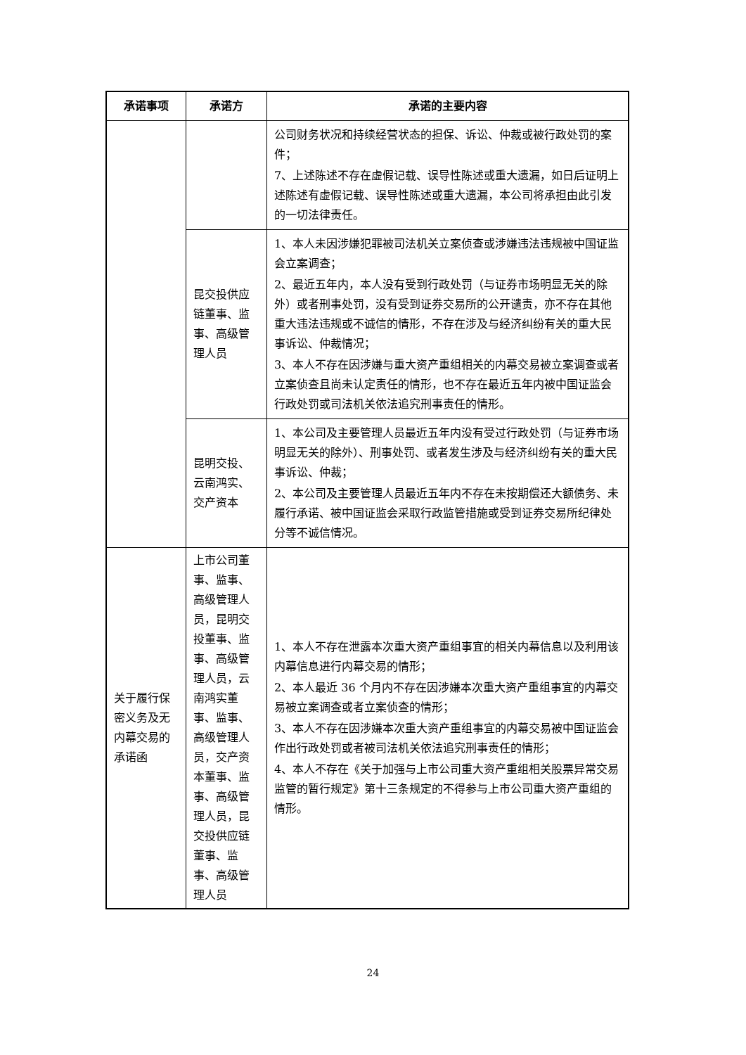| 承诺事项 | 承诺方 | 承诺的主要内容 |
| --- | --- | --- |
| | | 公司财务状况和持续经营状态的担保、诉讼、仲裁或被行政处罚的案件； 7、上述陈述不存在虚假记载、误导性陈述或重大遗漏，如日后证明上述陈述有虚假记载、误导性陈述或重大遗漏，本公司将承担由此引发的一切法律责任。 |
| | 昆交投供应链董事、监事、高级管理人员 | 1、本人未因涉嫌犯罪被司法机关立案侦查或涉嫌违法违规被中国证监会立案调查； 2、最近五年内，本人没有受到行政处罚（与证券市场明显无关的除外）或者刑事处罚，没有受到证券交易所的公开谴责，亦不存在其他重大违法违规或不诚信的情形，不存在涉及与经济纠纷有关的重大民事诉讼、仲裁情况； 3、本人不存在因涉嫌与重大资产重组相关的内幕交易被立案调查或者立案侦查且尚未认定责任的情形，也不存在最近五年内被中国证监会行政处罚或司法机关依法追究刑事责任的情形。 |
| | 昆明交投、云南鸿实、交产资本 | 1、本公司及主要管理人员最近五年内没有受过行政处罚（与证券市场明显无关的除外）、刑事处罚、或者发生涉及与经济纠纷有关的重大民事诉讼、仲裁； 2、本公司及主要管理人员最近五年内不存在未按期偿还大额债务、未履行承诺、被中国证监会采取行政监管措施或受到证券交易所纪律处分等不诚信情况。 |
| 关于履行保密义务及无内幕交易的承诺函 | 上市公司董事、监事、高级管理人员，昆明交投董事、监事、高级管理人员，云南鸿实董事、监事、高级管理人员，交产资本董事、监事、高级管理人员，昆交投供应链董事、监事、高级管理人员 | 1、本人不存在泄露本次重大资产重组事宜的相关内幕信息以及利用该内幕信息进行内幕交易的情形； 2、本人最近 36 个月内不存在因涉嫌本次重大资产重组事宜的内幕交易被立案调查或者立案侦查的情形； 3、本人不存在因涉嫌本次重大资产重组事宜的内幕交易被中国证监会作出行政处罚或者被司法机关依法追究刑事责任的情形； 4、本人不存在《关于加强与上市公司重大资产重组相关股票异常交易监管的暂行规定》第十三条规定的不得参与上市公司重大资产重组的情形。 |
24